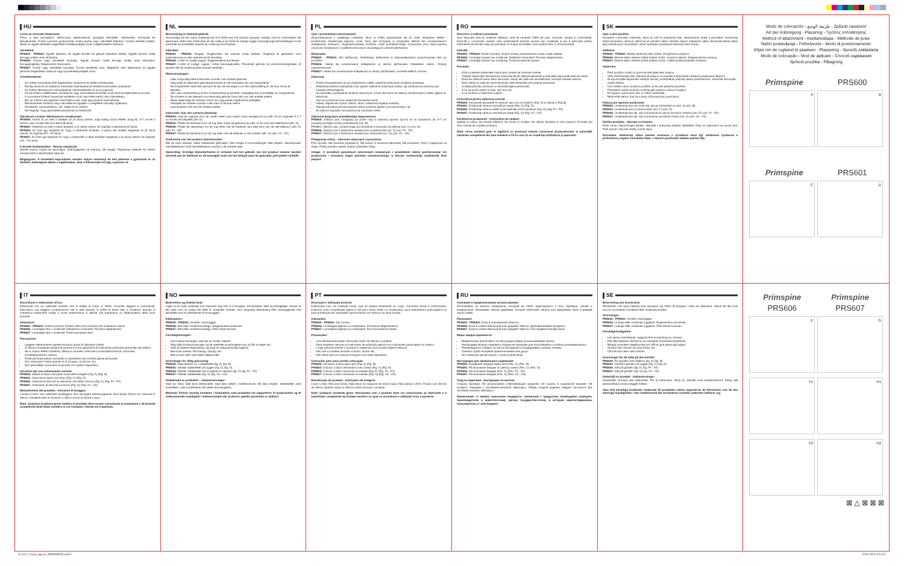HU
Leírás és tervezett alkalmazás:
Puha, a test formájához 100%-osan alkalmazkodó anyagból készültek. Célszerűek, könnyűek és kényelmesek. Enyhe nyomást gyakorolnak, amely enyhe vagy mérsékelt fájdalom, hosszú kezelés esetén, illetve az ágyéki területet megerőltető tevékenységek során megelőzésként hasznos.
Javallatok:
PRS600 - PRS601: Ágyéki fájdalom. Az ágyéki terület hőt igénylő fájdalmai esetén. Ágyéki támasz műtét és/vagy szülés utáni időszakra.
PRS606: Enyhe vagy mérsékelt lumbágó. Ágyéki támasz műtét és/vagy szülés utáni időszakra. Izomgyengeség. Degeneratív folyamatok.
PRS607: Enyhe vagy mérsékelt lumbágó. Enyhe sérülések után. Megelőző célú alkalmazás az ágyéki gerincet megerőltető szakmai vagy sporttevékenységek során.
Óvintézkedések:
Az ortézis használata előtt figyelmesen olvassa el az alábbi utasításokat.
Mindig tartsa be az általános használati utasításokat és kezelőorvosa külön utasításait.
Az ortézis felírására és használatának utánkövetésére az orvos jogosult.
Ha bármilyen mellékhatást, bőrreakciót vagy szenzibilizációt észlel, erről azonnal tájékoztassa orvosát.
A nyomással történő támasztás területein a bőr nem lehet sérült, sem túlérzékeny.
Bár az ortézis nem egyszeri használatra való, csak egy páciens használhatja.
Rendszeresen tisztítsa meg a terméket és ügyeljen a megfelelő személyi higiéniára.
Fürdéshez, zuhanyzáshoz, stb. vegye le az ortézist.
Ne engedje, hogy gyermekek játsszanak az eszközzel.
Utasítások a helyes felhelyezésre vonatkozóan:
PRS600: Húzza át az övet a lábfején az (A ábra) szerint, majd addig húzza felfelé, amíg kb. 5-7 cm-rel a farizom alsó vonala fölé nem kerül (B ábra).
PRS601: Helyezze az övet a hátán középre a (C ábra) szerint, és rögzítse a tépőzárral (D ábra).
PRS606: Az övet úgy helyezze el, hogy a merevítők középen, a gerinc két oldalán legyenek az (E ábra) szerint, és rögzítse (F1 - F2 ábra).
PRS607: Az övet úgy helyezze el, hogy a merevítők a hátán középen legyenek a (G ábra) szerint, és rögzítse (H1 - H2 ábra).
A termék karbantartása - Mosási utasítások:
Kézzel mossa. Hypót ne használjon. Szárítógépben ne szárítsa. Ne vasalja. Tépőzáras övéknél: Az ortézis mosása előtt a tépőzárakat zárja be.
Megjegyzés: A termékkel kapcsolatos minden súlyos eseményt be kell jelenteni a gyártónak és az illetékes hatóságnak abban a tagállamban, ahol a felhasználó és/vagy a páciens él.
NL
Beschrijving en bedoeld gebruik:
Vervaardigd uit een zacht materiaal dat zich 100% aan het lichaam aanpast. Handig, licht en comfortabel. De steunband oefent een lichte druk uit die nuttig is bij lichte tot matige rugpijn bij langdurige behandelingen of als preventie bij activiteiten waarbij de onderrug wordt belast.
Indicaties:
PRS600 - PRS601: Rugpijn. Rugklachten die warmte nodig hebben. Rugband te gebruiken voor ondersteuning na een operatie en/of bevalling
PRS606: Lichte of matige rugpijn. Degeneratieve processen.
PRS607: Lichte of matige rugpijn. Lichte traumagevallen. Preventief gebruik bij werkomstandigheden of sporten die de onderrug extra kunnen belasten.
Waarschuwingen:
Lees zorgvuldig deze instructies voordat u de orthese gebruikt.
Volg altijd de algemene gebruiksinstructies en de instructies van uw zorgverlener.
De zorgverlener dient een persoon te zijn die bevoegd is om een behandeling en de duur ervan te bepalen.
Als u een nevenwerking of een huidaandoening opmerkt, raadpleeg dan onmiddellijk uw zorgverlener.
De orthese is niet bedoeld voor eenmalig gebruik maar wel voor één enkele patiënt.
Maak regelmatig de orthese schoon en volg goede hygiënische praktijken.
Verwijder de orthese voordat u een bad of douche neemt.
Laat kinderen niet met de orthese spelen.
Instructies voor een correcte plaatsing:
PRS600: Haal de rugband door de voeten heen naar boven zoals aangetoond op (afb. A) tot ongeveer 5 à 7 cm boven de bilspleet (afb. D).
PRS601: Plaats de steunband om de rug heen zoals aangetoond op (afb. C) en sluit met klittenband (afb. D).
PRS606: Plaats de steunband om de rug heen met de baleinen aan elke kant van de wervelkolom (afb. E) (afb. F1 - F2).
PRS607: Plaats de steunband om de rug heen met de baleinen in het midden (afb. G) (afb. H1 - H2).
Onderhoud van het product wasinstructies:
Met de hand wassen. Geen bleekwater gebruiken. Niet drogen in trommeldroger. Niet strijken. Steunbanden met klittenband: Sluit het klittenband voordat u de orthese wast.
Opmerking: Ernstige bijzonderheden in verband met het gebruik van het product moeten worden vermeld aan de fabrikant en de bevoegde raad van het lidstaat waar de gebruiker y/of patiënt verblijft.
PL
Opis i przewidziane zastosowanie:
Wyprodukowane z miękkiego materiału, który w 100% dopasowuje się do ciała. Wygodne, lekkie i komfortowe. Zapewniają łagodny ucisk, który jest korzystny w przypadku lekkich lub umiarkowanych dolegliwości bólowych, długoterminowego leczenia, bądź profilaktycznego stosowania przy wykonywaniu czynności związanych z wysiłkiem fizycznym obciążającym odcinek lędźwiowy.
Wskazania:
PRS600 - PRS601: Ból lędźwiowy. Stabilizacja lędźwiowa w rekonwalescencji pooperacyjnej i/lub po porodzie.
PRS606: Lekkie lub umiarkowane dolegliwości w okolicy lędźwiowej. Osłabienie mięśni. Zmiany zwyrodnieniowe.
PRS607: Lekkie lub umiarkowane dolegliwości w okolicy lędźwiowej. Leczenie lekkich urazów.
Zalecenia:
Przed przystąpieniem do jej użytkowania należy uważnie przeczytać niniejszą instrukcję.
Wskazania lekarza specjalisty oraz ogólne zalecenia dotyczące ortezy i jej użytkowania powinny być zawsze przestrzegane.
W przypadku wystąpienia skutków ubocznych, zmian skórnych lub reakcji uczuleniowych należy zgłosić je lekarzowi.
Jest ona przeznaczona wyłącznie dla jednej osoby.
Należy regularnie czyścić ortezę i dbać o właściwą higienę osobistą.
Niedopuszczalne jest stosowanie ortezy podczas kąpieli, pod prysznicem, itp.
W żadnym wypadku nie powinny się nią bawić dzieci.
Zalecenia dotyczące prawidłowego dopasowania:
PRS600: Założyć pas, wciągając go przez nogi w ukazany sposób (rys.A) aż do wysokości ok. 5-7 cm powyżej początku bruzdy pośladkowej (rys. B).
PRS601: Założyć pas, umieszczając go centralnie w stosunku do pleców (rys. C) (rys. D).
PRS606: Założyć pas z fiszbinami ustawionymi symetrycznie (rys. E) (rys. F1 - F2).
PRS607: Założyć pas z fiszbinami ustawionymi centralnie (rys. G) (rys. H1 - H2).
Pielęgnacja ortezy - zalecenia dotyczące czyszczenia:
Prać ręcznie. Nie stosować wybielaczy. Nie suszyć w suszarce bębnowej. Nie prasować. Pasy z zapięciami na rzepy: Przed praniem należy zapiąć wszystkie rzepy.
Uwaga: O wszelkich poważnych zdarzeniach związanych z produktami należy poinformować ich producenta i stosowny organ państwa członkowskiego, w którym zamieszkuje użytkownik i/lub pacjent.
RO
Descriere și utilizare prevăzută:
Sunt fabricate dintr-un material mătăsos, care se mulează 100% pe corp. Comode, ușoare și confortabile. Exercită o compresie ușoară, care ameliorează durerile ușoare sau moderate și pot fi prescrise pentru tratamente pe termen lung sau preventiv în timpul activităților care implică efort în zona lombară.
Indicații:
PRS600 - PRS601: Dureri lombare. Suport lombar postoperatoriu și/sau după naștere.
PRS606: Lombalgii ușoare sau moderate. Debilitate musculară. Procese degenerative.
PRS607: Lombalgii ușoare sau moderate. Posttraumatisme ușoare.
Precauții:
Citiți cu atenție prezentele instrucțiuni înainte de folosirea ortezei.
Trebuie respectate întotdeauna instrucțiunile de utilizare generale și indicațiile personale date de medic.
Dacă se observă vreun efect secundar, reacții ale pielii sau sensibilizare, anunțați imediat medicul.
Deși orteza nu este de unică folosință, este destinată unei singure persoane.
Curățați periodic produsul și mențineți igiena personală.
A nu se purta orteza în baie, sub duș, etc.
A nu se lăsa la îndemâna copiilor.
Instrucțiuni pentru aplicarea corectă:
PRS600: Introduceți picioarele în centură, așa cum se arată în (Fig. A) și ridicați-o (Fig.B).
PRS601: Poziționați centura centrată pe spate (Fig. C) (Fig. D).
PRS606: Poziționați centura astfel încât balenele să fie simetrice (Fig. E) (Fig. F1 - F2).
PRS607: Poziționați centura centrată pe spate (Fig. G) (Fig. H1 - H2).
Întreținerea produsului - instrucțiuni de spălare:
Spălați cu mâna. Nu folosiți înălbitori. Nu uscați în uscător. Nu călcați. Burtiere cu arici (velcro): Închideți toți aricii înainte de a spăla produsul.
Notă: Orice incident grav în legătură cu produsul trebuie comunicat producătorului și autorității naționale competente din țara membră a CE în care își au reședința utilizatorul și pacientul.
SK
Opis a účel použitia:
Vyrobené z jemného materiálu, ktorý sa 100 % prispôsobí telu. Jednoduché, ľahké a pohodlné. Vyvolávajú ľahkú kompresiu, ktorá je užitočná pri menších alebo stredne silných bolestiach alebo dlhodobej liečbe alebo ako prevencia pri činnostiach, ktoré vyžadujú namáhanie bedrovej časti chrbta.
Indikácie:
PRS600 - PRS601: Bolesť bedrovej časti chrbta. Pooperačná podpora.
PRS606: Mierne alebo stredne ťažké bolesti chrbta. Svalová slabosť. Degeneratívne procesy.
PRS607: Mierne alebo stredne ťažké bolesti chrbta. Ľahké posttraumatické zranenia.
Opatrenia:
Pred použitím ortézy si pozorne prečítajte tieto pokyny.
Vždy dodržiavajte tieto všeobecné pokyny na použitie a špecifické indikácie predpísané lekárom.
Ak spozorujete akýkoľvek vedľajší účinok, podráždenie pokožky alebo precitlivenosť, okamžite informujte svojho lekára.
Hoci ortéza nie je na jedno použitie, je len pre jedného pacienta.
Pravidelne čistite výrobok a udržiavajte správnu osobnú hygienu.
Pri kúpaní, sprchovaní atď. si ortézu nedávajte.
Nedovoľte deťom hrať sa s touto zdravotníckou pomôckou.
Pokyny pre správne používanie:
PRS600: Umiestnite pás cez nohy tak, ako je zobrazené na (obr. A) (obr. B).
PRS601: Umiestnite pás na stred chrbta (obr. C) (obr. D).
PRS606: Umiestnite pás tak, aby boli kostice po oboch stranách chrbtice (obr. E) (obr. F1 - F2).
PRS607: Umiestnite pás tak, aby boli kostice uprostred chrbta (obr. G) (obr. H1 - H2).
Údržba produktu - Návody na čistenie:
Perte ručne. Nepoužívajte bielidlo. Nesušte v bubnovej sušičke. Nežehlite. Pásy so zapínaním na suchý zips: Pred praním zatvorte všetky suché zipsy.
Poznámka: Akákoľvek vážna nehoda súvisiaca s výrobkom musí byť nahlásená výrobcovi a príslušnému orgánu členského štátu, v ktorom používateľ a/alebo pacient žije.
Modo de colocación - طريقة الوضع - Způsob nasazení
Art der Anbringung - Placering - Τρόπος τοποθέτησης
Method of attachment - Asettamistapa - Méthode de pose
Način postavljanja - Felhelyezés - Modo di posizionamento
Wijze om de rugband te plaatsen - Plassering - Sposób zakładania
Modo de colocação - Mod de aplicare - Способ надевания
Spôsob použitia - Påtagning
Primspine PRS600
A B
Primspine PRS601
C D
IT
Descrizione e indicazione d’uso:
Fabbricate con un materiale morbido che si adatta al corpo al 100%. Comode, leggere e confortevoli. Esercitano una leggera compressione che è utile quando si soffre di dolori lievi o moderati, quando si richiedono trattamenti lunghi o come prevenzione in attività che prevedono un affaticamento della zona lombare.
Indicazioni:
PRS600 - PRS601: Dolore lombare. Fastidi nella zona lombare che richiedono calore.
PRS606: Lombalgie lievi o moderate. Debolezza muscolare. Processi degenerativi.
PRS607: Lombalgie lievi o moderate. Post-traumatismi lievi.
Precauzioni:
Leggere attentamente queste istruzioni prima di utilizzare l’ortesi.
Si devono rispettare sempre le istruzioni di uso generali e le indicazioni particolari prescritte dal medico.
Se si notano effetti collaterali, affezioni cutanee o fenomeni di sensibilizzazione, informare immediatamente il medico.
Pulire periodicamente il prodotto e mantenere una corretta igiene personale.
Non indossare l’ortesi quando si fa il bagno, la doccia, ecc.
Non permettere ai bambini di giocare con questo dispositivo.
Istruzioni per una collocazione corretta:
PRS600: Infilare la fascia dai piedi come nell’immagine (Fig. A) (Fig. B)
PRS601: Centrare la fascia sul dorso (Fig. C) (Fig. D).
PRS606: Centrare le stecche su entrambi i lati della colonna (Fig. E) (Fig. F1 - F2)
PRS607: Centrando le stecche sul dorso (Fig. G) (Fig. H1 - H2)
Manutenzione del prodotto - Istruzioni di lavaggio:
Lavare a mano. Non utilizzare candeggina. Non asciugare nell’asciugatrice. Non stirare. Fasce con chiusure in Velcro: Chiudere tutte le chiusure in Velcro prima di lavare il capo.
Nota: Qualsiasi incidente grave relativo al prodotto deve essere comunicato al produttore e all’autorità competente dello Stato membro in cui risiedono l’utente e/o il paziente.
NO
Beskrivelse og tilsiktet bruk:
Laget av et mykt materiale som tilpasser seg 100 % til kroppen. Komfortable, lette og behagelige. Utøver et lett trykk som er nyttig ved lette til moderate smerter, som langvarig behandling eller forebyggende ved aktiviteter som er belastende for korsryggen.
Indikasjoner:
PRS600 - PRS601: Smerter i korsryggen.
PRS606: Mild eller moderat lumbago. Degenerative prosesser.
PRS607: Mild eller moderat lumbago. Etter milde traumer.
Forsiktighetsregler:
Les bruksanvisningen nøye før du bruker ortesen.
Følg alltid bruksanvisningen og de spesielle anvisningene som du får av legen din.
Vask produktet regelmessig, og sørg for riktig personlig hygiene.
Ikke bruk ortesen ved bading, dusjing, etc.
Ikke la barn leke med dette hjelpemidlet.
Anvisninger for riktig plassering:
PRS600: Stikk føttene inn i støttebeltet (fig. A) (fig. B)
PRS601: Sentrer støttebeltet på ryggen (fig. C) (fig. D).
PRS606: Plasser støttebeltet slik at spilene er sentrert (fig. E) (fig. F1 - F2)
PRS607: Plasser støttebeltet (fig. G) (fig. H1 - H2)
Vedlikehold av produktet – vaskeanvisninger:
Vask for hånd. Ikke bruk blekemidler. Skal ikke tørkes i tørketrommel. Må ikke strykes. Støttebelter med borrelåser: Lukk borrelåsene når beltet skal rengjøres.
Merknad: Enhver alvorlig hendelse i forbindelse med produktet må rapporteres til produsenten og til vedkommende myndighet i medlemsstaten der brukeren og/eller pasienten er etablert.
PT
Descrição e utilização prevista:
Fabricadas com um material macio, que se adapta totalmente ao corpo. Cómodas, leves e confortáveis. Exercem uma compressão ligeira e útil para dores leves ou moderadas, para tratamentos prolongados ou para prevenção em atividades que envolvam um esforço na zona lombar.
Indicações:
PRS600 - PRS601: Dor lombar.
PRS606: Lombalgias ligeiras ou moderadas. Processos degenerativos.
PRS607: Lombalgias ligeiras ou moderadas. Pós-traumatismos leves.
Precauções:
Leia atentamente estas instruções antes de utilizar a ortótese.
Deve respeitar sempre as instruções de utilização gerais e as indicações particulares do médico.
Limpe periodicamente o produto e mantenha uma correta higiene pessoal.
Não use a ortótese durante o banho, duche, etc.
Não deixe que as crianças brinquem com este dispositivo.
Instruções para uma correta colocação:
PRS600: Introduzir a faixa pelos pés (Fig. A) (Fig. B)
PRS601: Colocar a faixa centrando-a nas costas (Fig. C) (Fig. D)
PRS606: Colocar a faixa centrando as baleias (Fig. E) (Fig. F1 - F2)
PRS607: Colocar a faixa centrando as baleias (Fig. G) (Fig. H1 - H2)
Manutenção do produto - Instruções de lavagem:
Lavar à mão. Não usar lixívia. Não secar na máquina de secar roupa. Não passar a ferro. Faixas com fechos de Velcro: Apertar todos os Velcros antes de lavar o produto.
Nota: Qualquer incidente grave relacionado com o produto deve ser comunicado ao fabricante e à autoridade competente do Estado-membro no qual se encontram o utilizador e/ou o paciente.
RU
Описание и предполагаемое использование:
Изготовлены из мягкого материала, который на 100% адаптируется к телу. Удобные, легкие и комфортные. Оказывают легкое давление, которое облегчает легкую или умеренную боль в нижней части спины.
Показания:
PRS600 - PRS601: Боль в пояснничной области.
PRS606: Боли в спине небольшой или средней тяжести. Дегенеративные процессы.
PRS607: Боли в спине небольшой или средней тяжести. Посттравматические боли.
Меры предосторожности:
Внимательно прочитайте эти инструкции перед использованием ортеза.
Необходимо всегда следовать общим инструкциям для пользования и особым указаниям врача.
Рекомендуется следить за чистотой изделия и поддерживать личную гигиену.
Снимать ортез на время принятия ванны или душа.
Не позволять детям играть с этим устройством.
Инструкции для правильного надевания:
PRS600: Проденьте бандаж через ноги (Рис. A) (Рис. B).
PRS601: Расположите бандаж по центру спины (Рис. C) (Рис. D).
PRS606: Расположите бандаж (Рис. E) (Рис. F1 - F2).
PRS607: Расположите бандаж (Рис. G) (Рис. H1 - H2).
Уход за изделием - инструкции по мытью:
Стирать вручную. Не использовать отбеливающие средства. Не сушить в сушильной машине. Не утюжить. Бандажи с застежкой-липучкой «Велькро»: Перед стиркой изделия следует застегнуть все застежки-липучки «Велькро».
Примечание: О любом серьезном инциденте, связанном с продуктом, необходимо сообщить производителю и компетентному органу государства-члена, в котором зарегистрированы пользователь и / или пациент.
SE
Beskrivning och avsett bruk:
Tillverkade i ett mjuk material som anpassar sig 100% till kroppen. Lätta och bekväma. Utövar ett lätt tryck som är användbart vid lättare eller moderata smärtor.
Anvisningar:
PRS600 - PRS601: Smärta i ländryggen.
PRS606: Lindriga eller moderata ryggskott. Degenerativa processer.
PRS607: Lindriga eller moderata ryggskott. Efter lättare trauman.
Försiktighetsåtgärder:
Läs dessa instruktioner noggrant före användning av ortosen.
Följ alltid läkarens allmänna och särskilda användarinstruktioner.
Rengör produkten regelbundet och håll en god personlig hygien.
Använd inte ortosen vid dusch/bad, etc.
Låt inte barn leka med ortosen.
Anvisningar för att sätta på den korrekt:
PRS600: För gördeln över fötterna (fig. A) (fig. B)
PRS601: Centrera gördeln på ryggen (fig. C) (fig. D)
PRS606: Sätt på gördeln (fig. E) (fig. F1 - F2)
PRS607: Sätt på gördeln (fig. G) (fig. H1 - H2)
Underhåll av produkt - tvättanvisningar:
Handtvätta. Använd inte blekmedel. Får ej torktumlas. Stryk ej. Gördlar med kardborreband: Stäng alla kardborreband innan plagget tvättas.
Obs! Alla allvarliga incidenter relaterade till produkten måste rapporteras till tillverkaren och till den behöriga myndigheten i den medlemsstat där användaren och/eller patienten befinner sig.
Primspine
PRS606
Primspine
PRS607
E G
F1 H1
F2 H2
⊠ △ ⊠ ⊠ ⊠
IU.612.1_Fajas_ligeras_PRIMSPINE.indd 2 04/11/2021 9:13:47